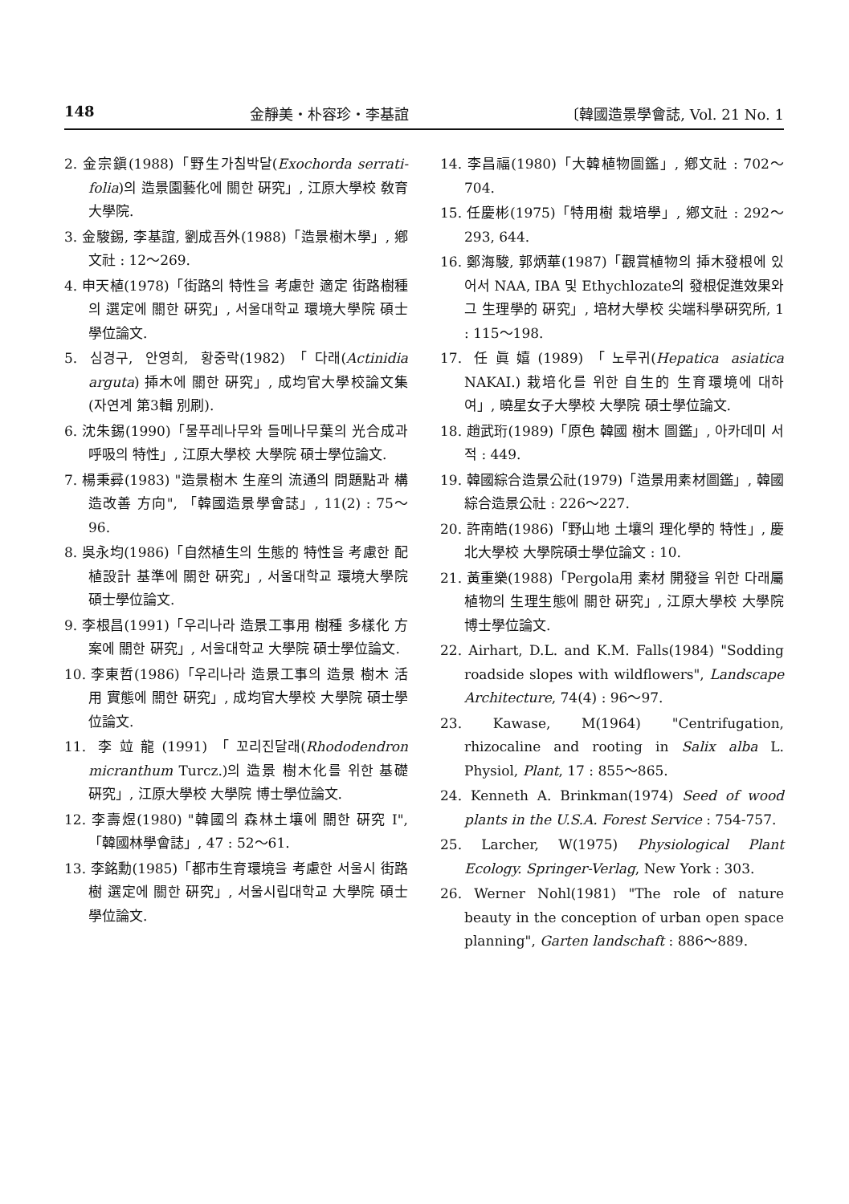148 金靜美・朴容珍・李基誼 〔韓國造景學會誌, Vol. 21 No. 1
2. 金宗鎭(1988)「野生가침박달(Exochorda serrati-folia)의 造景園藝化에 關한 硏究」, 江原大學校 敎育大學院.
3. 金駿錫, 李基誼, 劉成吾外(1988)「造景樹木學」, 鄕文社 : 12～269.
4. 申天植(1978)「街路의 特性을 考慮한 適定 街路樹種의 選定에 關한 硏究」, 서울대학교 環境大學院 碩士學位論文.
5. 심경구, 안영희, 황중락(1982)「다래(Actinidia arguta) 揷木에 關한 硏究」, 成均官大學校論文集(자연계 第3輯 別刷).
6. 沈朱錫(1990)「물푸레나무와 들메나무葉의 光合成과 呼吸의 特性」, 江原大學校 大學院 碩士學位論文.
7. 楊秉彛(1983) "造景樹木 生産의 流通의 問題點과 構造改善 方向", 「韓國造景學會誌」, 11(2) : 75～96.
8. 吳永均(1986)「自然植生의 生態的 特性을 考慮한 配植設計 基準에 關한 硏究」, 서울대학교 環境大學院 碩士學位論文.
9. 李根昌(1991)「우리나라 造景工事用 樹種 多樣化 方案에 關한 硏究」, 서울대학교 大學院 碩士學位論文.
10. 李東哲(1986)「우리나라 造景工事의 造景 樹木 活用 實態에 關한 硏究」, 成均官大學校 大學院 碩士學位論文.
11. 李竝龍(1991)「꼬리진달래(Rhododendron micranthum Turcz.)의 造景 樹木化를 위한 基礎 硏究」, 江原大學校 大學院 博士學位論文.
12. 李壽煜(1980) "韓國의 森林土壤에 關한 硏究 I", 「韓國林學會誌」, 47 : 52～61.
13. 李銘勳(1985)「都市生育環境을 考慮한 서울시 街路樹 選定에 關한 硏究」, 서울시립대학교 大學院 碩士學位論文.
14. 李昌福(1980)「大韓植物圖鑑」, 鄕文社 : 702～704.
15. 任慶彬(1975)「特用樹 栽培學」, 鄕文社 : 292～293, 644.
16. 鄭海駿, 郭炳華(1987)「觀賞植物의 揷木發根에 있어서 NAA, IBA 및 Ethychlozate의 發根促進效果와 그 生理學的 硏究」, 培材大學校 尖端科學硏究所, 1 : 115～198.
17. 任眞嬉(1989)「노루귀(Hepatica asiatica NAKAI.) 栽培化를 위한 自生的 生育環境에 대하여」, 曉星女子大學校 大學院 碩士學位論文.
18. 趙武珩(1989)「原色 韓國 樹木 圖鑑」, 아카데미 서적 : 449.
19. 韓國綜合造景公社(1979)「造景用素材圖鑑」, 韓國綜合造景公社 : 226～227.
20. 許南皓(1986)「野山地 土壤의 理化學的 特性」, 慶北大學校 大學院碩士學位論文 : 10.
21. 黃重樂(1988)「Pergola用 素材 開發을 위한 다래屬 植物의 生理生態에 關한 硏究」, 江原大學校 大學院 博士學位論文.
22. Airhart, D.L. and K.M. Falls(1984) "Sodding roadside slopes with wildflowers", Landscape Architecture, 74(4) : 96～97.
23. Kawase, M(1964) "Centrifugation, rhizocaline and rooting in Salix alba L. Physiol, Plant, 17 : 855～865.
24. Kenneth A. Brinkman(1974) Seed of wood plants in the U.S.A. Forest Service : 754-757.
25. Larcher, W(1975) Physiological Plant Ecology. Springer-Verlag, New York : 303.
26. Werner Nohl(1981) "The role of nature beauty in the conception of urban open space planning", Garten landschaft : 886～889.